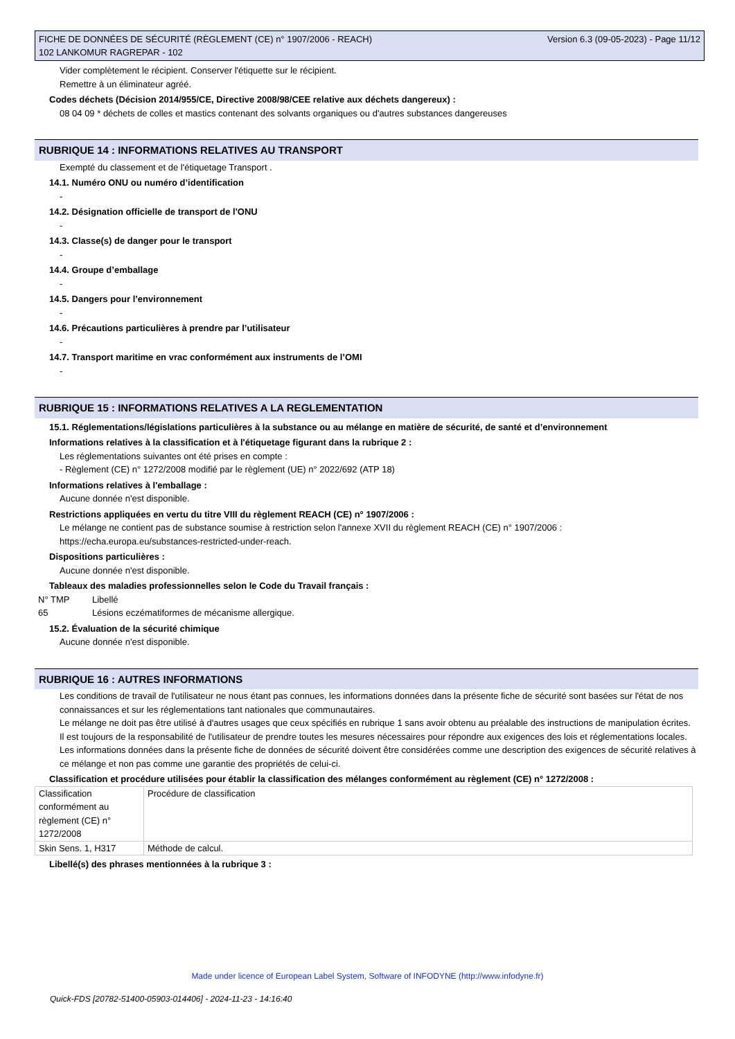Version 6.3 (09-05-2023) - Page 11/12 FICHE DE DONNÉES DE SÉCURITÉ (RÈGLEMENT (CE) n° 1907/2006 - REACH)
102 LANKOMUR RAGREPAR - 102
Vider complètement le récipient. Conserver l'étiquette sur le récipient.
Remettre à un éliminateur agréé.
Codes déchets (Décision 2014/955/CE, Directive 2008/98/CEE relative aux déchets dangereux) :
08 04 09 * déchets de colles et mastics contenant des solvants organiques ou d'autres substances dangereuses
RUBRIQUE 14 : INFORMATIONS RELATIVES AU TRANSPORT
Exempté du classement et de l'étiquetage Transport .
14.1. Numéro ONU ou numéro d’identification
-
14.2. Désignation officielle de transport de l'ONU
-
14.3. Classe(s) de danger pour le transport
-
14.4. Groupe d’emballage
-
14.5. Dangers pour l’environnement
-
14.6. Précautions particulières à prendre par l’utilisateur
-
14.7. Transport maritime en vrac conformément aux instruments de l’OMI
-
RUBRIQUE 15 : INFORMATIONS RELATIVES A LA REGLEMENTATION
15.1. Réglementations/législations particulières à la substance ou au mélange en matière de sécurité, de santé et d’environnement
Informations relatives à la classification et à l'étiquetage figurant dans la rubrique 2 :
Les réglementations suivantes ont été prises en compte :
- Règlement (CE) n° 1272/2008 modifié par le règlement (UE) n° 2022/692 (ATP 18)
Informations relatives à l'emballage :
Aucune donnée n'est disponible.
Restrictions appliquées en vertu du titre VIII du règlement REACH (CE) n° 1907/2006 :
Le mélange ne contient pas de substance soumise à restriction selon l'annexe XVII du règlement REACH (CE) n° 1907/2006 :
https://echa.europa.eu/substances-restricted-under-reach.
Dispositions particulières :
Aucune donnée n'est disponible.
Tableaux des maladies professionnelles selon le Code du Travail français :
| N° TMP | Libellé |
| 65 | Lésions eczématiformes de mécanisme allergique. |
15.2. Évaluation de la sécurité chimique
Aucune donnée n'est disponible.
RUBRIQUE 16 : AUTRES INFORMATIONS
Les conditions de travail de l'utilisateur ne nous étant pas connues, les informations données dans la présente fiche de sécurité sont basées sur l'état de nos connaissances et sur les réglementations tant nationales que communautaires.
Le mélange ne doit pas être utilisé à d'autres usages que ceux spécifiés en rubrique 1 sans avoir obtenu au préalable des instructions de manipulation écrites.
Il est toujours de la responsabilité de l'utilisateur de prendre toutes les mesures nécessaires pour répondre aux exigences des lois et réglementations locales.
Les informations données dans la présente fiche de données de sécurité doivent être considérées comme une description des exigences de sécurité relatives à ce mélange et non pas comme une garantie des propriétés de celui-ci.
Classification et procédure utilisées pour établir la classification des mélanges conformément au règlement (CE) n° 1272/2008 :
| Classification conformément au règlement (CE) n° 1272/2008 | Procédure de classification |
| Skin Sens. 1, H317 | Méthode de calcul. |
Libellé(s) des phrases mentionnées à la rubrique 3 :
Made under licence of European Label System, Software of INFODYNE (http://www.infodyne.fr)
Quick-FDS [20782-51400-05903-014406] - 2024-11-23 - 14:16:40